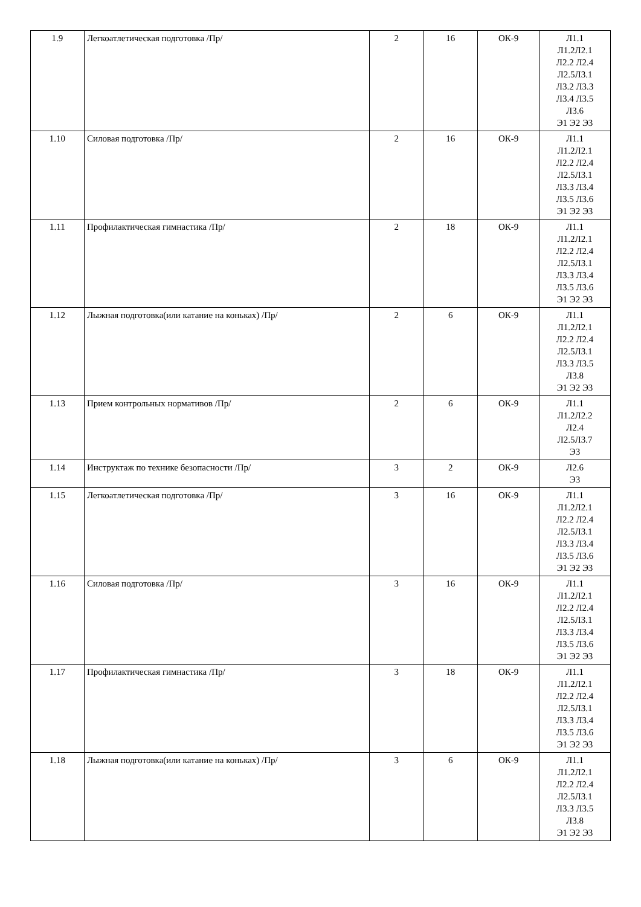| 1.9 | Легкоатлетическая подготовка /Пр/ | 2 | 16 | ОК-9 | Л1.1 Л1.2Л2.1 Л2.2 Л2.4 Л2.5Л3.1 Л3.2 Л3.3 Л3.4 Л3.5 Л3.6 Э1 Э2 Э3 |
| 1.10 | Силовая подготовка /Пр/ | 2 | 16 | ОК-9 | Л1.1 Л1.2Л2.1 Л2.2 Л2.4 Л2.5Л3.1 Л3.3 Л3.4 Л3.5 Л3.6 Э1 Э2 Э3 |
| 1.11 | Профилактическая гимнастика /Пр/ | 2 | 18 | ОК-9 | Л1.1 Л1.2Л2.1 Л2.2 Л2.4 Л2.5Л3.1 Л3.3 Л3.4 Л3.5 Л3.6 Э1 Э2 Э3 |
| 1.12 | Лыжная подготовка(или катание на коньках) /Пр/ | 2 | 6 | ОК-9 | Л1.1 Л1.2Л2.1 Л2.2 Л2.4 Л2.5Л3.1 Л3.3 Л3.5 Л3.8 Э1 Э2 Э3 |
| 1.13 | Прием контрольных нормативов /Пр/ | 2 | 6 | ОК-9 | Л1.1 Л1.2Л2.2 Л2.4 Л2.5Л3.7 Э3 |
| 1.14 | Инструктаж по технике безопасности /Пр/ | 3 | 2 | ОК-9 | Л2.6 Э3 |
| 1.15 | Легкоатлетическая подготовка /Пр/ | 3 | 16 | ОК-9 | Л1.1 Л1.2Л2.1 Л2.2 Л2.4 Л2.5Л3.1 Л3.3 Л3.4 Л3.5 Л3.6 Э1 Э2 Э3 |
| 1.16 | Силовая подготовка /Пр/ | 3 | 16 | ОК-9 | Л1.1 Л1.2Л2.1 Л2.2 Л2.4 Л2.5Л3.1 Л3.3 Л3.4 Л3.5 Л3.6 Э1 Э2 Э3 |
| 1.17 | Профилактическая гимнастика /Пр/ | 3 | 18 | ОК-9 | Л1.1 Л1.2Л2.1 Л2.2 Л2.4 Л2.5Л3.1 Л3.3 Л3.4 Л3.5 Л3.6 Э1 Э2 Э3 |
| 1.18 | Лыжная подготовка(или катание на коньках) /Пр/ | 3 | 6 | ОК-9 | Л1.1 Л1.2Л2.1 Л2.2 Л2.4 Л2.5Л3.1 Л3.3 Л3.5 Л3.8 Э1 Э2 Э3 |